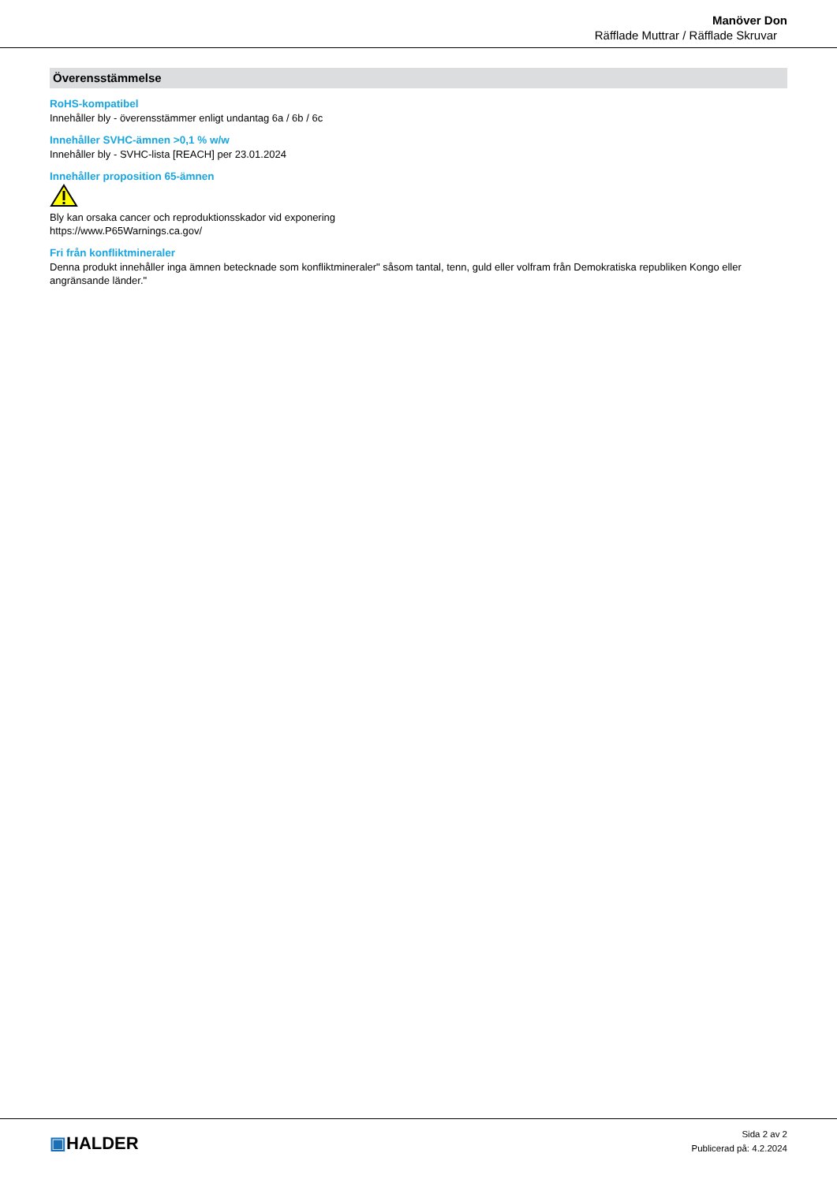Manöver Don
Räfflade Muttrar / Räfflade Skruvar
Överensstämmelse
RoHS-kompatibel
Innehåller bly - överensstämmer enligt undantag 6a / 6b / 6c
Innehåller SVHC-ämnen >0,1 % w/w
Innehåller bly - SVHC-lista [REACH] per 23.01.2024
Innehåller proposition 65-ämnen
Bly kan orsaka cancer och reproduktionsskador vid exponering
https://www.P65Warnings.ca.gov/
Fri från konfliktmineraler
Denna produkt innehåller inga ämnen betecknade som konfliktmineraler" såsom tantal, tenn, guld eller volfram från Demokratiska republiken Kongo eller angränsande länder."
▣HALDER
Sida 2 av 2
Publicerad på: 4.2.2024